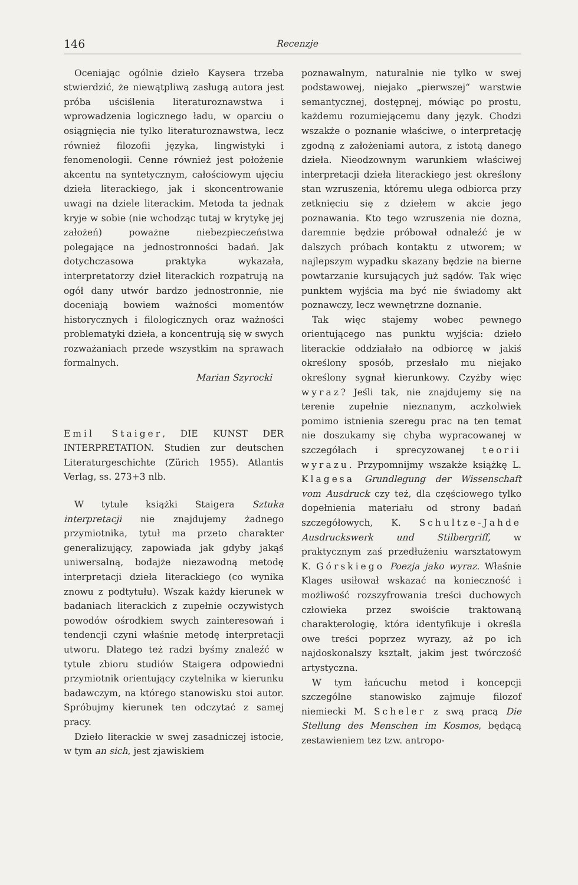146 Recenzje
Oceniając ogólnie dzieło Kaysera trzeba stwierdzić, że niewątpliwą zasługą autora jest próba uściślenia literaturoznawstwa i wprowadzenia logicznego ładu, w oparciu o osiągnięcia nie tylko literaturoznawstwa, lecz również filozofii języka, lingwistyki i fenomenologii. Cenne również jest położenie akcentu na syntetycznym, całościowym ujęciu dzieła literackiego, jak i skoncentrowanie uwagi na dziele literackim. Metoda ta jednak kryje w sobie (nie wchodząc tutaj w krytykę jej założeń) poważne niebezpieczeństwa polegające na jednostronności badań. Jak dotychczasowa praktyka wykazała, interpretatorzy dzieł literackich rozpatrują na ogół dany utwór bardzo jednostronnie, nie doceniają bowiem ważności momentów historycznych i filologicznych oraz ważności problematyki dzieła, a koncentrują się w swych rozważaniach przede wszystkim na sprawach formalnych.
Marian Szyrocki
Emil Staiger, DIE KUNST DER INTERPRETATION. Studien zur deutschen Literaturgeschichte (Zürich 1955). Atlantis Verlag, ss. 273+3 nlb.
W tytule książki Staigera Sztuka interpretacji nie znajdujemy żadnego przymiotnika, tytuł ma przeto charakter generalizujący, zapowiada jak gdyby jakąś uniwersalną, bodajże niezawodną metodę interpretacji dzieła literackiego (co wynika znowu z podtytułu). Wszak każdy kierunek w badaniach literackich z zupełnie oczywistych powodów ośrodkiem swych zainteresowań i tendencji czyni właśnie metodę interpretacji utworu. Dlatego też radzi byśmy znaleźć w tytule zbioru studiów Staigera odpowiedni przymiotnik orientujący czytelnika w kierunku badawczym, na którego stanowisku stoi autor. Spróbujmy kierunek ten odczytać z samej pracy.
Dzieło literackie w swej zasadniczej istocie, w tym an sich, jest zjawiskiem
poznawalnym, naturalnie nie tylko w swej podstawowej, niejako „pierwszej“ warstwie semantycznej, dostępnej, mówiąc po prostu, każdemu rozumiejącemu dany język. Chodzi wszakże o poznanie właściwe, o interpretację zgodną z założeniami autora, z istotą danego dzieła. Nieodzownym warunkiem właściwej interpretacji dzieła literackiego jest określony stan wzruszenia, któremu ulega odbiorca przy zetknięciu się z dziełem w akcie jego poznawania. Kto tego wzruszenia nie dozna, daremnie będzie próbował odnaleźć je w dalszych próbach kontaktu z utworem; w najlepszym wypadku skazany będzie na bierne powtarzanie kursujących już sądów. Tak więc punktem wyjścia ma być nie świadomy akt poznawczy, lecz wewnętrzne doznanie.
Tak więc stajemy wobec pewnego orientującego nas punktu wyjścia: dzieło literackie oddziałało na odbiorcę w jakiś określony sposób, przesłało mu niejako określony sygnał kierunkowy. Czyżby więc wyraz? Jeśli tak, nie znajdujemy się na terenie zupełnie nieznanym, aczkolwiek pomimo istnienia szeregu prac na ten temat nie doszukamy się chyba wypracowanej w szczegółach i sprecyzowanej teorii wyrazu. Przypomnijmy wszakże książkę L. Klagesa Grundlegung der Wissenschaft vom Ausdruck czy też, dla częściowego tylko dopełnienia materiału od strony badań szczegółowych, K. Schultze-Jahde Ausdruckswerk und Stilbergriff, w praktycznym zaś przedłużeniu warsztatowym K. Górskiego Poezja jako wyraz. Właśnie Klages usiłował wskazać na konieczność i możliwość rozszyfrowania treści duchowych człowieka przez swoiście traktowaną charakterologię, która identyfikuje i określa owe treści poprzez wyrazy, aż po ich najdoskonalszy kształt, jakim jest twórczość artystyczna.
W tym łańcuchu metod i koncepcji szczególne stanowisko zajmuje filozof niemiecki M. Scheler z swą pracą Die Stellung des Menschen im Kosmos, będącą zestawieniem tez tzw. antropo-